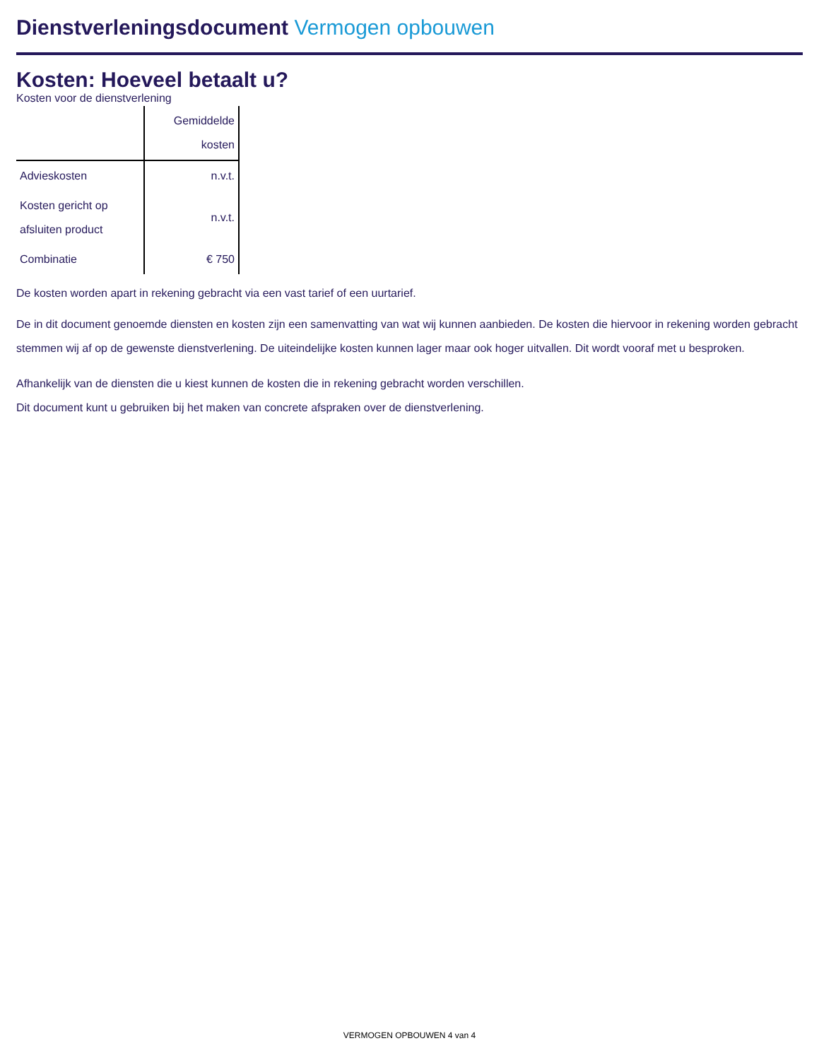Dienstverleningsdocument Vermogen opbouwen
Kosten: Hoeveel betaalt u?
Kosten voor de dienstverlening
| | Gemiddelde kosten |
| --- | --- |
| Advieskosten | n.v.t. |
| Kosten gericht op afsluiten product | n.v.t. |
| Combinatie | € 750 |
De kosten worden apart in rekening gebracht via een vast tarief of een uurtarief.
De in dit document genoemde diensten en kosten zijn een samenvatting van wat wij kunnen aanbieden. De kosten die hiervoor in rekening worden gebracht stemmen wij af op de gewenste dienstverlening. De uiteindelijke kosten kunnen lager maar ook hoger uitvallen. Dit wordt vooraf met u besproken.
Afhankelijk van de diensten die u kiest kunnen de kosten die in rekening gebracht worden verschillen.
Dit document kunt u gebruiken bij het maken van concrete afspraken over de dienstverlening.
VERMOGEN OPBOUWEN 4 van 4